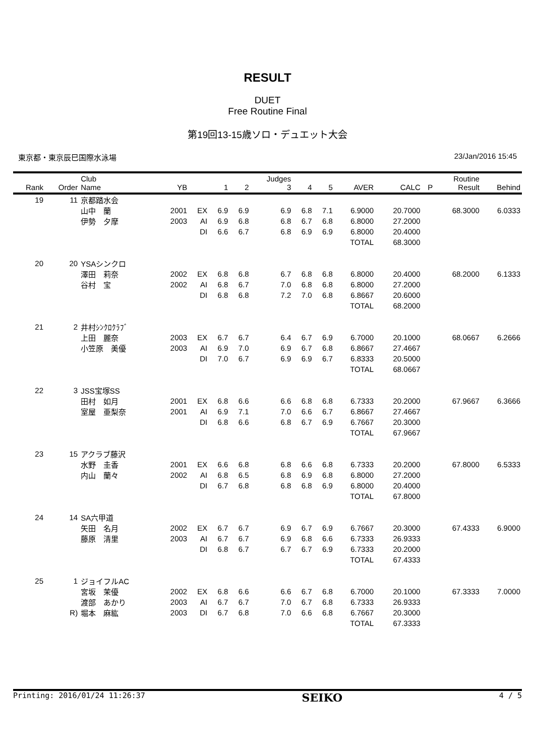RESULT
DUET
Free Routine Final
第19回13-15歳ソロ・デュエット大会
東京都・東京辰巳国際水泳場 23/Jan/2016 15:45
| Rank | Order | Club Name | YB | | 1 | 2 | Judges 3 | 4 | 5 | AVER | CALC | P | Routine Result | Behind |
| --- | --- | --- | --- | --- | --- | --- | --- | --- | --- | --- | --- | --- | --- | --- |
| 19 | 11 | 京都踏水会 | | | | | | | | | | | | |
| | | 山中 蘭 | 2001 | EX | 6.9 | 6.9 | 6.9 | 6.8 | 7.1 | 6.9000 | 20.7000 | | 68.3000 | 6.0333 |
| | | 伊勢 夕摩 | 2003 | AI | 6.9 | 6.8 | 6.8 | 6.7 | 6.8 | 6.8000 | 27.2000 | | | |
| | | | | DI | 6.6 | 6.7 | 6.8 | 6.9 | 6.9 | 6.8000 | 20.4000 | | | |
| | | | | | | | | | | TOTAL | 68.3000 | | | |
| 20 | 20 | YSAシンクロ | | | | | | | | | | | | |
| | | 澤田 莉奈 | 2002 | EX | 6.8 | 6.8 | 6.7 | 6.8 | 6.8 | 6.8000 | 20.4000 | | 68.2000 | 6.1333 |
| | | 谷村 宝 | 2002 | AI | 6.8 | 6.7 | 7.0 | 6.8 | 6.8 | 6.8000 | 27.2000 | | | |
| | | | | DI | 6.8 | 6.8 | 7.2 | 7.0 | 6.8 | 6.8667 | 20.6000 | | | |
| | | | | | | | | | | TOTAL | 68.2000 | | | |
| 21 | 2 | 井村ｼﾝｸﾛｸﾗﾌﾞ | | | | | | | | | | | | |
| | | 上田 麗奈 | 2003 | EX | 6.7 | 6.7 | 6.4 | 6.7 | 6.9 | 6.7000 | 20.1000 | | 68.0667 | 6.2666 |
| | | 小笠原 美優 | 2003 | AI | 6.9 | 7.0 | 6.9 | 6.7 | 6.8 | 6.8667 | 27.4667 | | | |
| | | | | DI | 7.0 | 6.7 | 6.9 | 6.9 | 6.7 | 6.8333 | 20.5000 | | | |
| | | | | | | | | | | TOTAL | 68.0667 | | | |
| 22 | 3 | JSS宝塚SS | | | | | | | | | | | | |
| | | 田村 如月 | 2001 | EX | 6.8 | 6.6 | 6.6 | 6.8 | 6.8 | 6.7333 | 20.2000 | | 67.9667 | 6.3666 |
| | | 室屋 亜梨奈 | 2001 | AI | 6.9 | 7.1 | 7.0 | 6.6 | 6.7 | 6.8667 | 27.4667 | | | |
| | | | | DI | 6.8 | 6.6 | 6.8 | 6.7 | 6.9 | 6.7667 | 20.3000 | | | |
| | | | | | | | | | | TOTAL | 67.9667 | | | |
| 23 | 15 | アクラブ藤沢 | | | | | | | | | | | | |
| | | 水野 圭香 | 2001 | EX | 6.6 | 6.8 | 6.8 | 6.6 | 6.8 | 6.7333 | 20.2000 | | 67.8000 | 6.5333 |
| | | 内山 蘭々 | 2002 | AI | 6.8 | 6.5 | 6.8 | 6.9 | 6.8 | 6.8000 | 27.2000 | | | |
| | | | | DI | 6.7 | 6.8 | 6.8 | 6.8 | 6.9 | 6.8000 | 20.4000 | | | |
| | | | | | | | | | | TOTAL | 67.8000 | | | |
| 24 | 14 | SA六甲道 | | | | | | | | | | | | |
| | | 矢田 名月 | 2002 | EX | 6.7 | 6.7 | 6.9 | 6.7 | 6.9 | 6.7667 | 20.3000 | | 67.4333 | 6.9000 |
| | | 藤原 清里 | 2003 | AI | 6.7 | 6.7 | 6.9 | 6.8 | 6.6 | 6.7333 | 26.9333 | | | |
| | | | | DI | 6.8 | 6.7 | 6.7 | 6.7 | 6.9 | 6.7333 | 20.2000 | | | |
| | | | | | | | | | | TOTAL | 67.4333 | | | |
| 25 | 1 | ジョイフルAC | | | | | | | | | | | | |
| | | 宮坂 茉優 | 2002 | EX | 6.8 | 6.6 | 6.6 | 6.7 | 6.8 | 6.7000 | 20.1000 | | 67.3333 | 7.0000 |
| | | 渡部 あかり | 2003 | AI | 6.7 | 6.7 | 7.0 | 6.7 | 6.8 | 6.7333 | 26.9333 | | | |
| | R) | 堀本 麻紘 | 2003 | DI | 6.7 | 6.8 | 7.0 | 6.6 | 6.8 | 6.7667 | 20.3000 | | | |
| | | | | | | | | | | TOTAL | 67.3333 | | | |
Printing: 2016/01/24 11:26:37 SEIKO 4 / 5